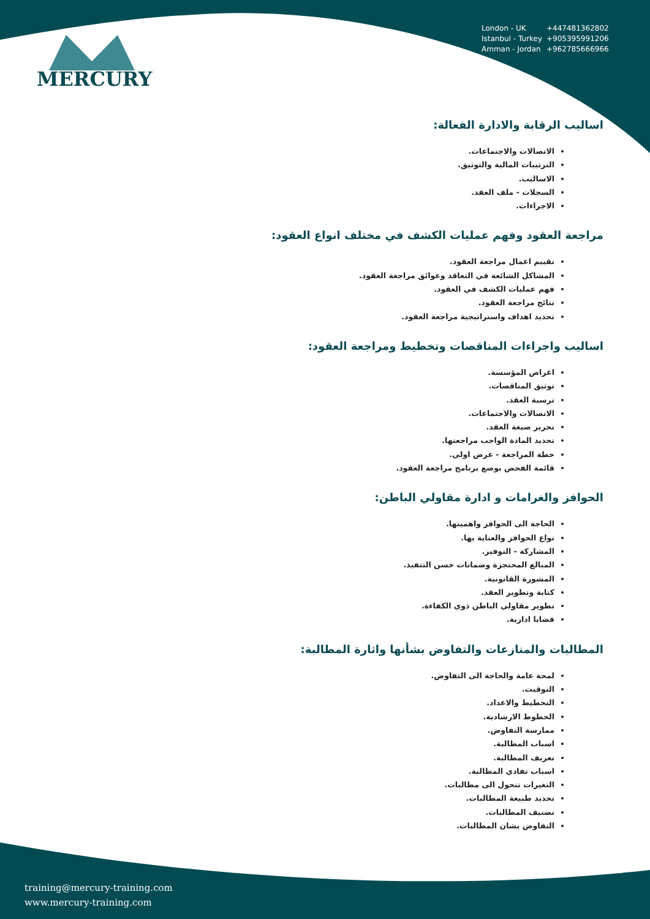MERCURY
London - UK +447481362802
Istanbul - Turkey +905395991206
Amman - Jordan +962785666966
اساليب الرقابة والادارة الفعالة:
الاتصالات والاجتماعات.
الترتيبات المالية والتوثيق.
الاساليب.
السجلات - ملف العقد.
الاجراءات.
مراجعة العقود وفهم عمليات الكشف في مختلف انواع العقود:
تقييم اعمال مراجعة العقود.
المشاكل الشائعة في التعاقد وعوائق مراجعة العقود.
فهم عمليات الكشف في العقود.
نتائج مراجعة العقود.
تحديد اهداف واستراتيجية مراجعة العقود.
اساليب واجراءات المناقصات وتخطيط ومراجعة العقود:
اغراض المؤسسة.
توثيق المناقصات.
ترسية العقد.
الاتصالات والاجتماعات.
تحرير صيغة العقد.
تحديد المادة الواجب مراجعتها.
خطة المراجعة - عرض اولي.
قائمة الفحص بوضع برنامج مراجعة العقود.
الحوافز والغرامات و ادارة مقاولي الباطن:
الحاجة الى الحوافز واهميتها.
نواع الحوافز والعناية بها.
المشاركة - التوفير.
المبالغ المحتجزة وضمانات حسن التنفيذ.
المشورة القانونية.
كتابة وتطوير العقد.
تطوير مقاولي الباطن ذوي الكفاءة.
قضايا ادارية.
المطالبات والمنازعات والتفاوض بشأنها واثارة المطالبة:
لمحة عامة والحاجة الى التفاوض.
التوقيت.
التخطيط والاعداد.
الخطوط الارشادية.
ممارسة التفاوض.
اسباب المطالبة.
تعريف المطالبة.
اسباب تفادي المطالبة.
التغيرات تتحول الى مطالبات.
تحديد طبيعة المطالبات.
تصنيف المطالبات.
التفاوض بشان المطالبات.
training@mercury-training.com
www.mercury-training.com